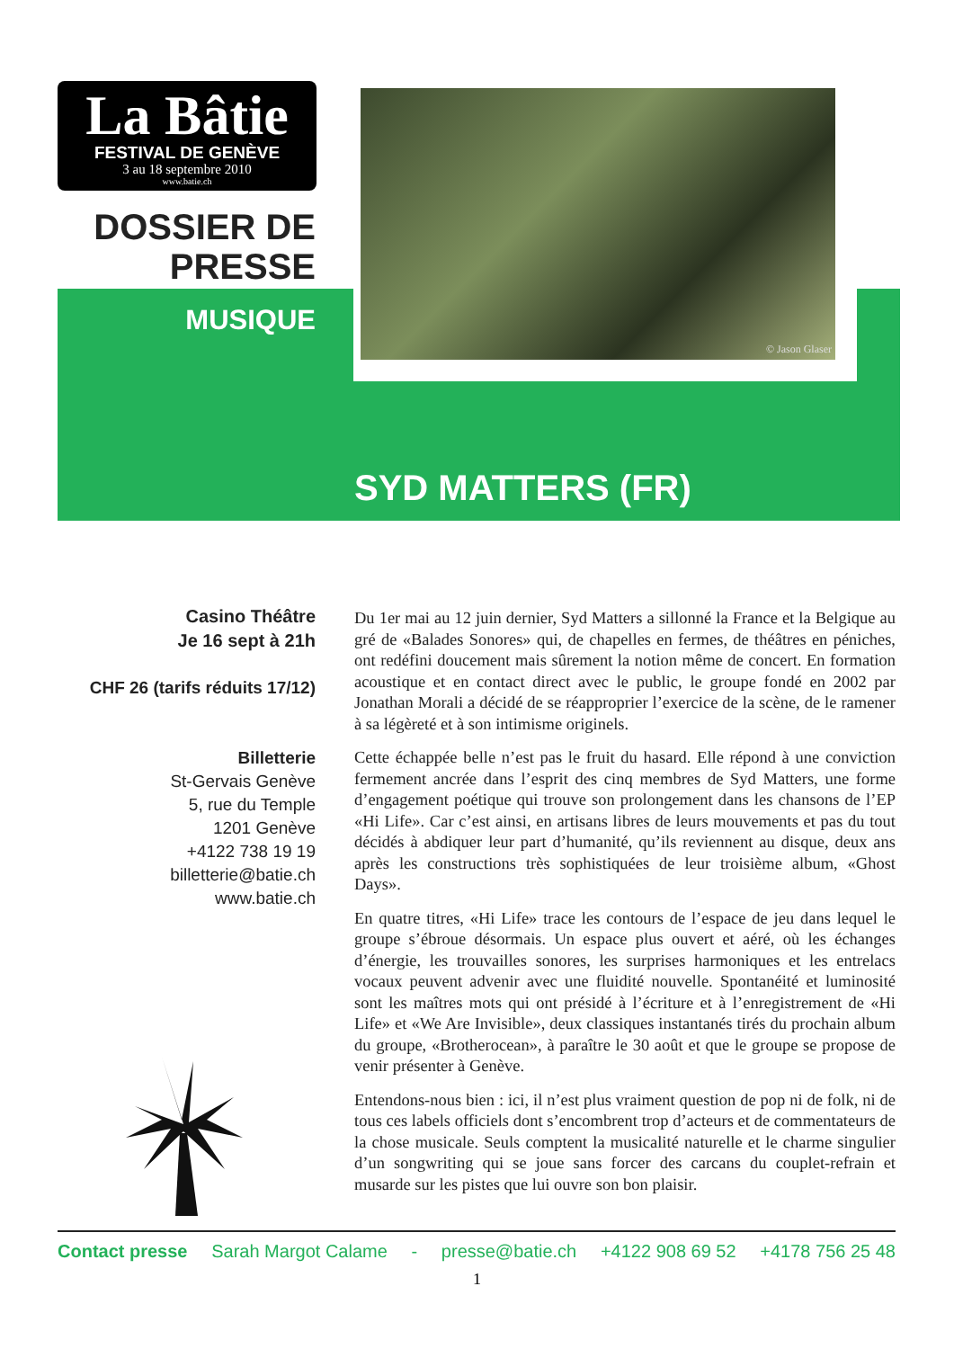La Bâtie
FESTIVAL DE GENÈVE
3 au 18 septembre 2010
www.batie.ch
DOSSIER DE
PRESSE
MUSIQUE
© Jason Glaser
SYD MATTERS (FR)
Casino Théâtre
Je 16 sept à 21h
CHF 26 (tarifs réduits 17/12)
Billetterie
St-Gervais Genève
5, rue du Temple
1201 Genève
+4122 738 19 19
billetterie@batie.ch
www.batie.ch
Du 1er mai au 12 juin dernier, Syd Matters a sillonné la France et la Belgique au gré de «Balades Sonores» qui, de chapelles en fermes, de théâtres en péniches, ont redéfini doucement mais sûrement la notion même de concert. En formation acoustique et en contact direct avec le public, le groupe fondé en 2002 par Jonathan Morali a décidé de se réapproprier l’exercice de la scène, de le ramener à sa légèreté et à son intimisme originels.
Cette échappée belle n’est pas le fruit du hasard. Elle répond à une conviction fermement ancrée dans l’esprit des cinq membres de Syd Matters, une forme d’engagement poétique qui trouve son prolongement dans les chansons de l’EP «Hi Life». Car c’est ainsi, en artisans libres de leurs mouvements et pas du tout décidés à abdiquer leur part d’humanité, qu’ils reviennent au disque, deux ans après les constructions très sophistiquées de leur troisième album, «Ghost Days».
En quatre titres, «Hi Life» trace les contours de l’espace de jeu dans lequel le groupe s’ébroue désormais. Un espace plus ouvert et aéré, où les échanges d’énergie, les trouvailles sonores, les surprises harmoniques et les entrelacs vocaux peuvent advenir avec une fluidité nouvelle. Spontanéité et luminosité sont les maîtres mots qui ont présidé à l’écriture et à l’enregistrement de «Hi Life» et «We Are Invisible», deux classiques instantanés tirés du prochain album du groupe, «Brotherocean», à paraître le 30 août et que le groupe se propose de venir présenter à Genève.
Entendons-nous bien : ici, il n’est plus vraiment question de pop ni de folk, ni de tous ces labels officiels dont s’encombrent trop d’acteurs et de commentateurs de la chose musicale. Seuls comptent la musicalité naturelle et le charme singulier d’un songwriting qui se joue sans forcer des carcans du couplet-refrain et musarde sur les pistes que lui ouvre son bon plaisir.
Contact presse Sarah Margot Calame - presse@batie.ch +4122 908 69 52 +4178 756 25 48
1